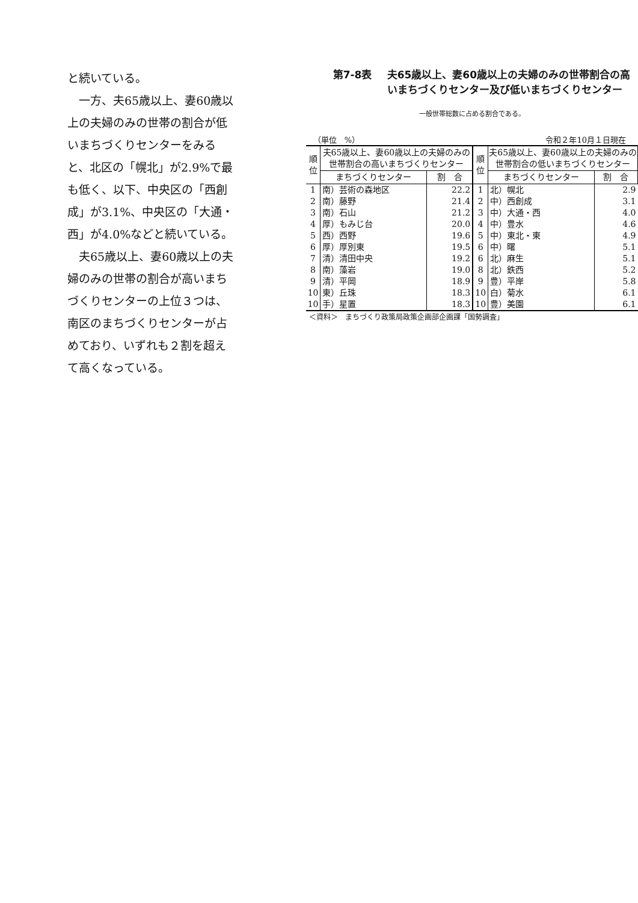と続いている。
　一方、夫65歳以上、妻60歳以上の夫婦のみの世帯の割合が低いまちづくりセンターをみると、北区の「幌北」が2.9%で最も低く、以下、中央区の「西創成」が3.1%、中央区の「大通・西」が4.0%などと続いている。
　夫65歳以上、妻60歳以上の夫婦のみの世帯の割合が高いまちづくりセンターの上位３つは、南区のまちづくりセンターが占めており、いずれも２割を超えて高くなっている。
第7-8表 夫65歳以上、妻60歳以上の夫婦のみの世帯割合の高いまちづくりセンター及び低いまちづくりセンター
一般世帯総数に占める割合である。
（単位　%） 令和２年10月１日現在
| 順 位 | 夫65歳以上、妻60歳以上の夫婦のみの世帯割合の高いまちづくりセンター | | 順 位 | 夫65歳以上、妻60歳以上の夫婦のみの世帯割合の低いまちづくりセンター | |
| --- | --- | --- | --- | --- | --- |
| | まちづくりセンター | 割 合 | | まちづくりセンター | 割 合 |
| 1 | 南）芸術の森地区 | 22.2 | 1 | 北）幌北 | 2.9 |
| 2 | 南）藤野 | 21.4 | 2 | 中）西創成 | 3.1 |
| 3 | 南）石山 | 21.2 | 3 | 中）大通・西 | 4.0 |
| 4 | 厚）もみじ台 | 20.0 | 4 | 中）豊水 | 4.6 |
| 5 | 西）西野 | 19.6 | 5 | 中）東北・東 | 4.9 |
| 6 | 厚）厚別東 | 19.5 | 6 | 中）曙 | 5.1 |
| 7 | 清）清田中央 | 19.2 | 6 | 北）麻生 | 5.1 |
| 8 | 南）藻岩 | 19.0 | 8 | 北）鉄西 | 5.2 |
| 9 | 清）平岡 | 18.9 | 9 | 豊）平岸 | 5.8 |
| 10 | 東）丘珠 | 18.3 | 10 | 白）菊水 | 6.1 |
| 10 | 手）星置 | 18.3 | 10 | 豊）美園 | 6.1 |
＜資料＞　まちづくり政策局政策企画部企画課「国勢調査」